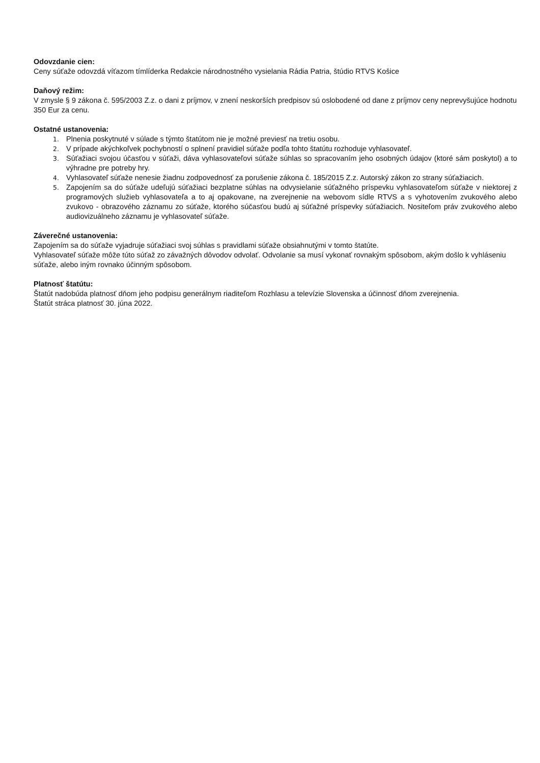Odovzdanie cien:
Ceny súťaže odovzdá víťazom tímlíderka Redakcie národnostného vysielania Rádia Patria, štúdio RTVS Košice
Daňový režim:
V zmysle § 9 zákona č. 595/2003 Z.z. o dani z príjmov, v znení neskorších predpisov sú oslobodené od dane z príjmov ceny neprevyšujúce hodnotu 350 Eur za cenu.
Ostatné ustanovenia:
1. Plnenia poskytnuté v súlade s týmto štatútom nie je možné previesť na tretiu osobu.
2. V prípade akýchkoľvek pochybností o splnení pravidiel súťaže podľa tohto štatútu rozhoduje vyhlasovateľ.
3. Súťažiaci svojou účasťou v súťaži, dáva vyhlasovateľovi súťaže súhlas so spracovaním jeho osobných údajov (ktoré sám poskytol) a to výhradne pre potreby hry.
4. Vyhlasovateľ súťaže nenesie žiadnu zodpovednosť za porušenie zákona č. 185/2015 Z.z. Autorský zákon zo strany súťažiacich.
5. Zapojením sa do súťaže udeľujú súťažiaci bezplatne súhlas na odvysielanie súťažného príspevku vyhlasovateľom súťaže v niektorej z programových služieb vyhlasovateľa a to aj opakovane, na zverejnenie na webovom sídle RTVS a s vyhotovením zvukového alebo zvukovo - obrazového záznamu zo súťaže, ktorého súčasťou budú aj súťažné príspevky súťažiacich. Nositeľom práv zvukového alebo audiovizuálneho záznamu je vyhlasovateľ súťaže.
Záverečné ustanovenia:
Zapojením sa do súťaže vyjadruje súťažiaci svoj súhlas s pravidlami súťaže obsiahnutými v tomto štatúte.
Vyhlasovateľ súťaže môže túto súťaž zo závažných dôvodov odvolať. Odvolanie sa musí vykonať rovnakým spôsobom, akým došlo k vyhláseniu súťaže, alebo iným rovnako účinným spôsobom.
Platnosť štatútu:
Štatút nadobúda platnosť dňom jeho podpisu generálnym riaditeľom Rozhlasu a televízie Slovenska a účinnosť dňom zverejnenia.
Štatút stráca platnosť 30. júna 2022.